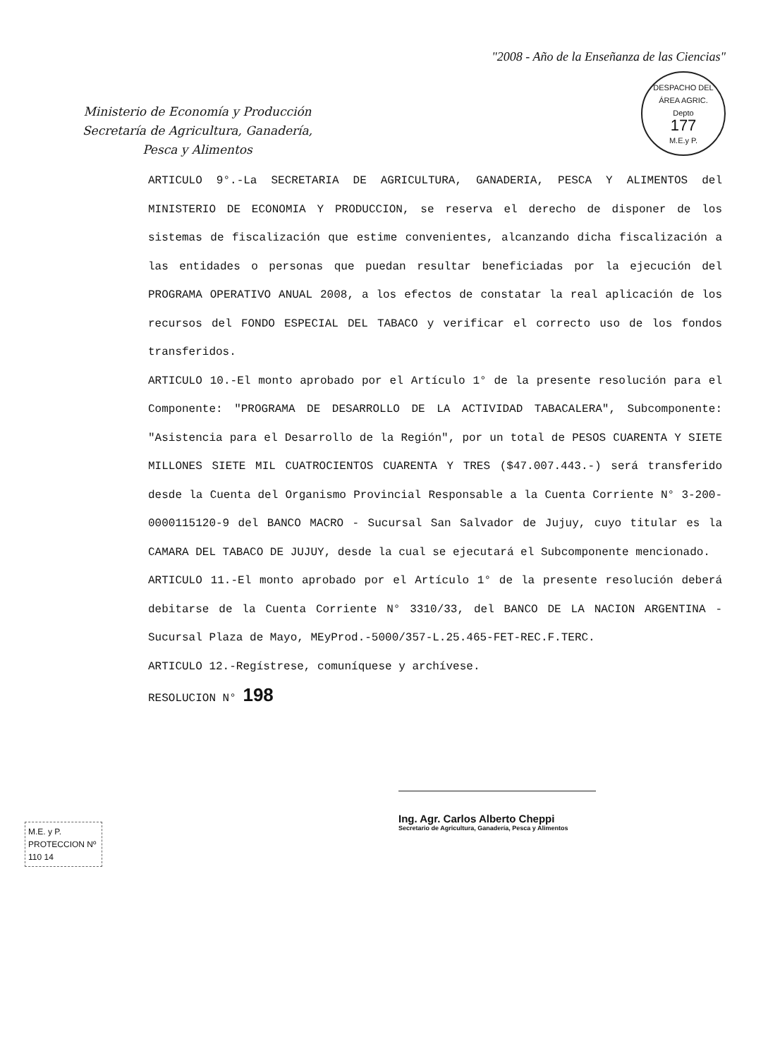Ministerio de Economía y Producción
Secretaría de Agricultura, Ganadería,
Pesca y Alimentos
"2008 - Año de la Enseñanza de las Ciencias"
DESPACHO DEL ÁREA AGRIC.
Depto
177
M.E.y P.
ARTICULO 9°.-La SECRETARIA DE AGRICULTURA, GANADERIA, PESCA Y ALIMENTOS del MINISTERIO DE ECONOMIA Y PRODUCCION, se reserva el derecho de disponer de los sistemas de fiscalización que estime convenientes, alcanzando dicha fiscalización a las entidades o personas que puedan resultar beneficiadas por la ejecución del PROGRAMA OPERATIVO ANUAL 2008, a los efectos de constatar la real aplicación de los recursos del FONDO ESPECIAL DEL TABACO y verificar el correcto uso de los fondos transferidos.
ARTICULO 10.-El monto aprobado por el Artículo 1° de la presente resolución para el Componente: "PROGRAMA DE DESARROLLO DE LA ACTIVIDAD TABACALERA", Subcomponente: "Asistencia para el Desarrollo de la Región", por un total de PESOS CUARENTA Y SIETE MILLONES SIETE MIL CUATROCIENTOS CUARENTA Y TRES ($47.007.443.-) será transferido desde la Cuenta del Organismo Provincial Responsable a la Cuenta Corriente N° 3-200-0000115120-9 del BANCO MACRO - Sucursal San Salvador de Jujuy, cuyo titular es la CAMARA DEL TABACO DE JUJUY, desde la cual se ejecutará el Subcomponente mencionado.
ARTICULO 11.-El monto aprobado por el Artículo 1° de la presente resolución deberá debitarse de la Cuenta Corriente N° 3310/33, del BANCO DE LA NACION ARGENTINA - Sucursal Plaza de Mayo, MEyProd.-5000/357-L.25.465-FET-REC.F.TERC.
ARTICULO 12.-Regístrese, comuníquese y archívese.
RESOLUCION N° 198
Ing. Agr. Carlos Alberto Cheppi
Secretario de Agricultura, Ganadería, Pesca y Alimentos
M.E. y P.
PROTECCION Nº
110 14